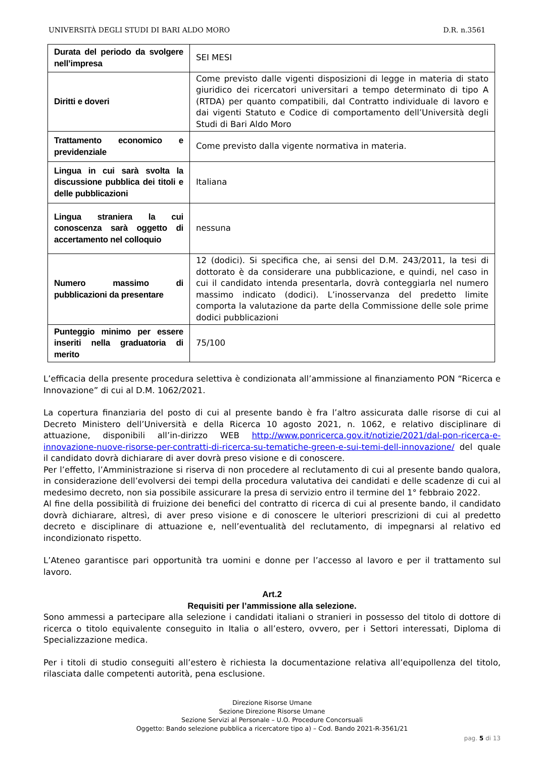UNIVERSITÀ DEGLI STUDI DI BARI ALDO MORO D.R. n.3561
| Durata del periodo da svolgere nell’impresa | SEI MESI |
| Diritti e doveri | Come previsto dalle vigenti disposizioni di legge in materia di stato giuridico dei ricercatori universitari a tempo determinato di tipo A (RTDA) per quanto compatibili, dal Contratto individuale di lavoro e dai vigenti Statuto e Codice di comportamento dell’Università degli Studi di Bari Aldo Moro |
| Trattamento economico e previdenziale | Come previsto dalla vigente normativa in materia. |
| Lingua in cui sarà svolta la discussione pubblica dei titoli e delle pubblicazioni | Italiana |
| Lingua straniera la cui conoscenza sarà oggetto di accertamento nel colloquio | nessuna |
| Numero massimo di pubblicazioni da presentare | 12 (dodici). Si specifica che, ai sensi del D.M. 243/2011, la tesi di dottorato è da considerare una pubblicazione, e quindi, nel caso in cui il candidato intenda presentarla, dovrà conteggiarla nel numero massimo indicato (dodici). L’inosservanza del predetto limite comporta la valutazione da parte della Commissione delle sole prime dodici pubblicazioni |
| Punteggio minimo per essere inseriti nella graduatoria di merito | 75/100 |
L’efficacia della presente procedura selettiva è condizionata all’ammissione al finanziamento PON “Ricerca e Innovazione” di cui al D.M. 1062/2021.
La copertura finanziaria del posto di cui al presente bando è fra l’altro assicurata dalle risorse di cui al Decreto Ministero dell’Università e della Ricerca 10 agosto 2021, n. 1062, e relativo disciplinare di attuazione, disponibili all’in-dirizzo WEB http://www.ponricerca.gov.it/notizie/2021/dal-pon-ricerca-e-innovazione-nuove-risorse-per-contratti-di-ricerca-su-tematiche-green-e-sui-temi-dell-innovazione/ del quale il candidato dovrà dichiarare di aver dovrà preso visione e di conoscere.
Per l’effetto, l’Amministrazione si riserva di non procedere al reclutamento di cui al presente bando qualora, in considerazione dell’evolversi dei tempi della procedura valutativa dei candidati e delle scadenze di cui al medesimo decreto, non sia possibile assicurare la presa di servizio entro il termine del 1° febbraio 2022.
Al fine della possibilità di fruizione dei benefici del contratto di ricerca di cui al presente bando, il candidato dovrà dichiarare, altresì, di aver preso visione e di conoscere le ulteriori prescrizioni di cui al predetto decreto e disciplinare di attuazione e, nell’eventualità del reclutamento, di impegnarsi al relativo ed incondizionato rispetto.
L’Ateneo garantisce pari opportunità tra uomini e donne per l’accesso al lavoro e per il trattamento sul lavoro.
Art.2
Requisiti per l’ammissione alla selezione.
Sono ammessi a partecipare alla selezione i candidati italiani o stranieri in possesso del titolo di dottore di ricerca o titolo equivalente conseguito in Italia o all’estero, ovvero, per i Settori interessati, Diploma di Specializzazione medica.
Per i titoli di studio conseguiti all’estero è richiesta la documentazione relativa all’equipollenza del titolo, rilasciata dalle competenti autorità, pena esclusione.
Direzione Risorse Umane
Sezione Direzione Risorse Umane
Sezione Servizi al Personale – U.O. Procedure Concorsuali
Oggetto: Bando selezione pubblica a ricercatore tipo a) – Cod. Bando 2021-R-3561/21
pag. 5 di 13